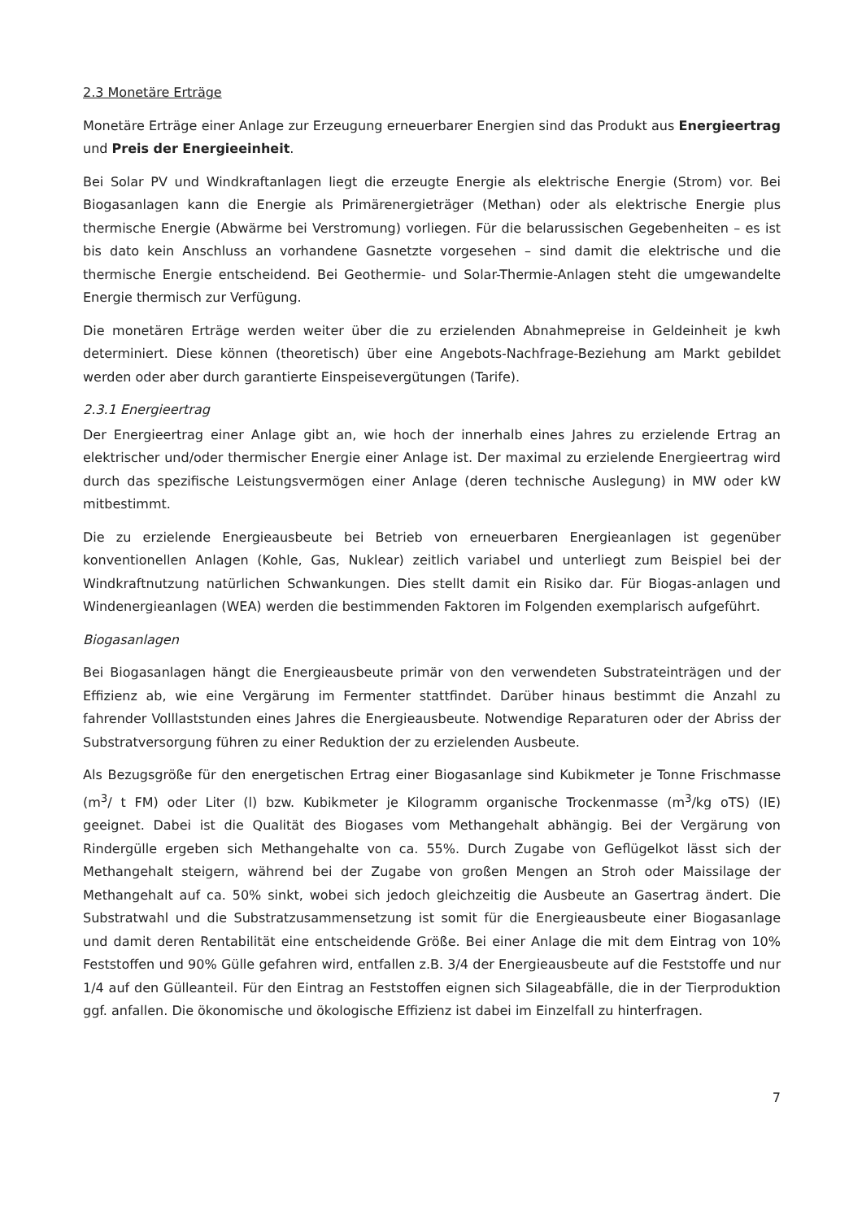2.3 Monetäre Erträge
Monetäre Erträge einer Anlage zur Erzeugung erneuerbarer Energien sind das Produkt aus Energieertrag und Preis der Energieeinheit.
Bei Solar PV und Windkraftanlagen liegt die erzeugte Energie als elektrische Energie (Strom) vor. Bei Biogasanlagen kann die Energie als Primärenergieträger (Methan) oder als elektrische Energie plus thermische Energie (Abwärme bei Verstromung) vorliegen. Für die belarussischen Gegebenheiten – es ist bis dato kein Anschluss an vorhandene Gasnetzte vorgesehen – sind damit die elektrische und die thermische Energie entscheidend. Bei Geothermie- und Solar-Thermie-Anlagen steht die umgewandelte Energie thermisch zur Verfügung.
Die monetären Erträge werden weiter über die zu erzielenden Abnahmepreise in Geldeinheit je kwh determiniert. Diese können (theoretisch) über eine Angebots-Nachfrage-Beziehung am Markt gebildet werden oder aber durch garantierte Einspeisevergütungen (Tarife).
2.3.1 Energieertrag
Der Energieertrag einer Anlage gibt an, wie hoch der innerhalb eines Jahres zu erzielende Ertrag an elektrischer und/oder thermischer Energie einer Anlage ist. Der maximal zu erzielende Energieertrag wird durch das spezifische Leistungsvermögen einer Anlage (deren technische Auslegung) in MW oder kW mitbestimmt.
Die zu erzielende Energieausbeute bei Betrieb von erneuerbaren Energieanlagen ist gegenüber konventionellen Anlagen (Kohle, Gas, Nuklear) zeitlich variabel und unterliegt zum Beispiel bei der Windkraftnutzung natürlichen Schwankungen. Dies stellt damit ein Risiko dar. Für Biogas-anlagen und Windenergieanlagen (WEA) werden die bestimmenden Faktoren im Folgenden exemplarisch aufgeführt.
Biogasanlagen
Bei Biogasanlagen hängt die Energieausbeute primär von den verwendeten Substrateinträgen und der Effizienz ab, wie eine Vergärung im Fermenter stattfindet. Darüber hinaus bestimmt die Anzahl zu fahrender Volllaststunden eines Jahres die Energieausbeute. Notwendige Reparaturen oder der Abriss der Substratversorgung führen zu einer Reduktion der zu erzielenden Ausbeute.
Als Bezugsgröße für den energetischen Ertrag einer Biogasanlage sind Kubikmeter je Tonne Frischmasse (m<sup>3</sup>/ t FM) oder Liter (l) bzw. Kubikmeter je Kilogramm organische Trockenmasse (m<sup>3</sup>/kg oTS) (IE) geeignet. Dabei ist die Qualität des Biogases vom Methangehalt abhängig. Bei der Vergärung von Rindergülle ergeben sich Methangehalte von ca. 55%. Durch Zugabe von Geflügelkot lässt sich der Methangehalt steigern, während bei der Zugabe von großen Mengen an Stroh oder Maissilage der Methangehalt auf ca. 50% sinkt, wobei sich jedoch gleichzeitig die Ausbeute an Gasertrag ändert. Die Substratwahl und die Substratzusammensetzung ist somit für die Energieausbeute einer Biogasanlage und damit deren Rentabilität eine entscheidende Größe. Bei einer Anlage die mit dem Eintrag von 10% Feststoffen und 90% Gülle gefahren wird, entfallen z.B. 3/4 der Energieausbeute auf die Feststoffe und nur 1/4 auf den Gülleanteil. Für den Eintrag an Feststoffen eignen sich Silageabfälle, die in der Tierproduktion ggf. anfallen. Die ökonomische und ökologische Effizienz ist dabei im Einzelfall zu hinterfragen.
7